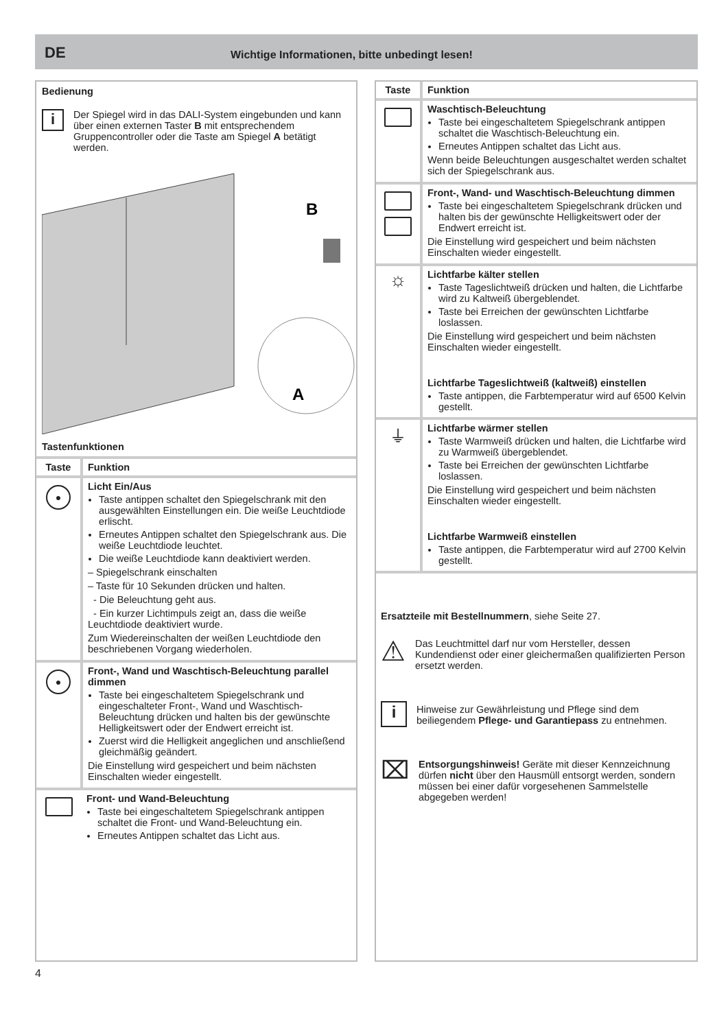DE Wichtige Informationen, bitte unbedingt lesen!
Bedienung
i
Der Spiegel wird in das DALI-System eingebunden und kann über einen externen Taster B mit entsprechendem Gruppencontroller oder die Taste am Spiegel A betätigt werden.
B
A
Tastenfunktionen
| Taste | Funktion |
| --- | --- |
| ● | Licht Ein/Aus Taste antippen schaltet den Spiegelschrank mit den ausgewählten Einstellungen ein. Die weiße Leuchtdiode erlischt. Erneutes Antippen schaltet den Spiegelschrank aus. Die weiße Leuchtdiode leuchtet. Die weiße Leuchtdiode kann deaktiviert werden. – Spiegelschrank einschalten – Taste für 10 Sekunden drücken und halten. - Die Beleuchtung geht aus. - Ein kurzer Lichtimpuls zeigt an, dass die weiße Leuchtdiode deaktiviert wurde. Zum Wiedereinschalten der weißen Leuchtdiode den beschriebenen Vorgang wiederholen. |
| ● | Front-, Wand und Waschtisch-Beleuchtung parallel dimmen Taste bei eingeschaltetem Spiegelschrank und eingeschalteter Front-, Wand und Waschtisch-Beleuchtung drücken und halten bis der gewünschte Helligkeitswert oder der Endwert erreicht ist. Zuerst wird die Helligkeit angeglichen und anschließend gleichmäßig geändert. Die Einstellung wird gespeichert und beim nächsten Einschalten wieder eingestellt. |
| | Front- und Wand-Beleuchtung Taste bei eingeschaltetem Spiegelschrank antippen schaltet die Front- und Wand-Beleuchtung ein. Erneutes Antippen schaltet das Licht aus. |
| Taste | Funktion |
| --- | --- |
| | Waschtisch-Beleuchtung Taste bei eingeschaltetem Spiegelschrank antippen schaltet die Waschtisch-Beleuchtung ein. Erneutes Antippen schaltet das Licht aus. Wenn beide Beleuchtungen ausgeschaltet werden schaltet sich der Spiegelschrank aus. |
| | Front-, Wand- und Waschtisch-Beleuchtung dimmen Taste bei eingeschaltetem Spiegelschrank drücken und halten bis der gewünschte Helligkeitswert oder der Endwert erreicht ist. Die Einstellung wird gespeichert und beim nächsten Einschalten wieder eingestellt. |
| ☼ | Lichtfarbe kälter stellen Taste Tageslichtweiß drücken und halten, die Lichtfarbe wird zu Kaltweiß übergeblendet. Taste bei Erreichen der gewünschten Lichtfarbe loslassen. Die Einstellung wird gespeichert und beim nächsten Einschalten wieder eingestellt. Lichtfarbe Tageslichtweiß (kaltweiß) einstellen Taste antippen, die Farbtemperatur wird auf 6500 Kelvin gestellt. |
| ⏚ | Lichtfarbe wärmer stellen Taste Warmweiß drücken und halten, die Lichtfarbe wird zu Warmweiß übergeblendet. Taste bei Erreichen der gewünschten Lichtfarbe loslassen. Die Einstellung wird gespeichert und beim nächsten Einschalten wieder eingestellt. Lichtfarbe Warmweiß einstellen Taste antippen, die Farbtemperatur wird auf 2700 Kelvin gestellt. |
| Ersatzteile mit Bestellnummern , siehe Seite 27. ⚠ Das Leuchtmittel darf nur vom Hersteller, dessen Kundendienst oder einer gleichermaßen qualifizierten Person ersetzt werden. i Hinweise zur Gewährleistung und Pflege sind dem beiliegendem Pflege- und Garantiepass zu entnehmen. ⌧ Entsorgungshinweis! Geräte mit dieser Kennzeichnung dürfen nicht über den Hausmüll entsorgt werden, sondern müssen bei einer dafür vorgesehenen Sammelstelle abgegeben werden! | |
4